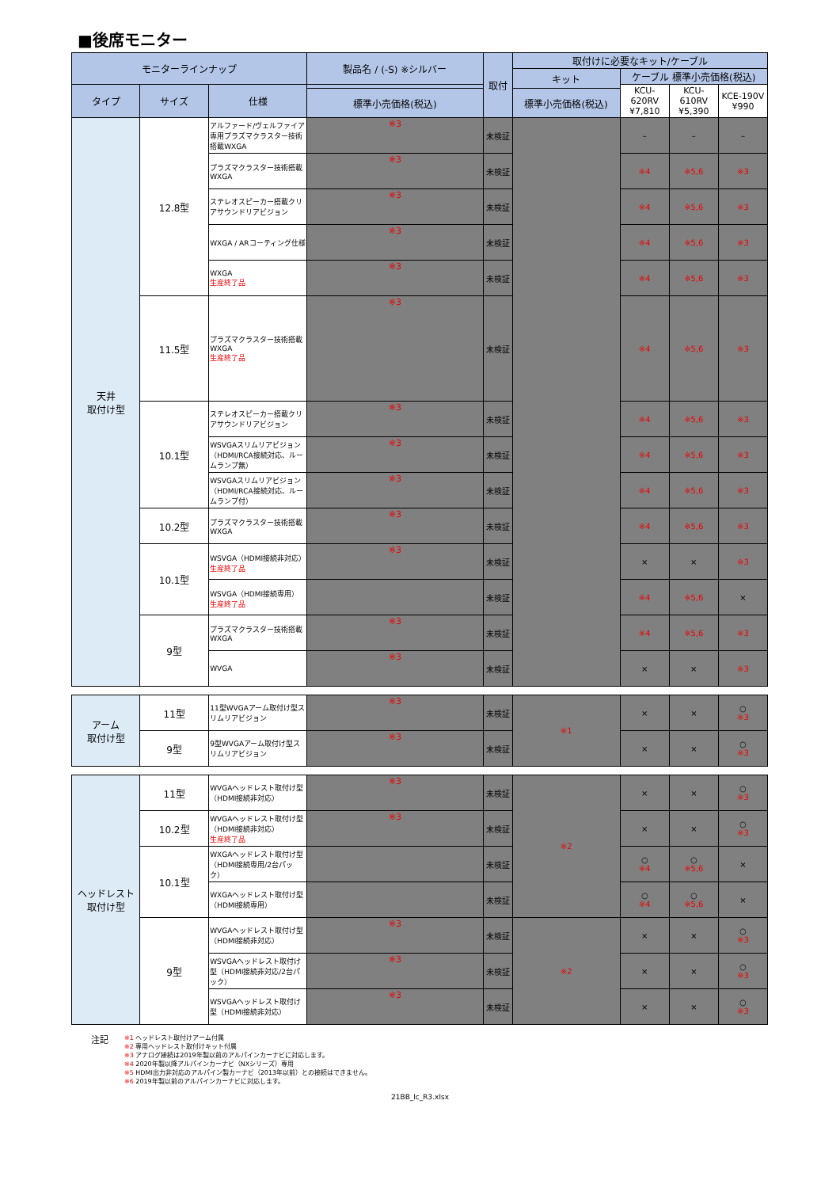■後席モニター
| モニターラインナップ | | | 製品名 / (-S) ※シルバー | 取付 | 取付けに必要なキット/ケーブル | | | |
| --- | --- | --- | --- | --- | --- | --- | --- | --- |
| | | | | | キット | ケーブル 標準小売価格(税込) | | |
| タイプ | サイズ | 仕様 | | | | KCU-620RV ¥7,810 | KCU-610RV ¥5,390 | KCE-190V ¥990 |
| | | | 標準小売価格(税込) | | 標準小売価格(税込) | | | |
| 天井 取付け型 | 12.8型 | アルファード/ヴェルファイア専用プラズマクラスター技術搭載WXGA | ※3 | 未検証 | | – | – | – |
| | | プラズマクラスター技術搭載 WXGA | ※3 | 未検証 | | ※4 | ※5,6 | ※3 |
| | | ステレオスピーカー搭載クリアサウンドリアビジョン | ※3 | 未検証 | | ※4 | ※5,6 | ※3 |
| | | WXGA / ARコーティング仕様 | ※3 | 未検証 | | ※4 | ※5,6 | ※3 |
| | | WXGA 生産終了品 | ※3 | 未検証 | | ※4 | ※5,6 | ※3 |
| | 11.5型 | プラズマクラスター技術搭載 WXGA 生産終了品 | ※3 | 未検証 | | ※4 | ※5,6 | ※3 |
| | 10.1型 | ステレオスピーカー搭載クリアサウンドリアビジョン | ※3 | 未検証 | | ※4 | ※5,6 | ※3 |
| | | WSVGAスリムリアビジョン（HDMI/RCA接続対応、ルームランプ無） | ※3 | 未検証 | | ※4 | ※5,6 | ※3 |
| | | WSVGAスリムリアビジョン（HDMI/RCA接続対応、ルームランプ付） | ※3 | 未検証 | | ※4 | ※5,6 | ※3 |
| | 10.2型 | プラズマクラスター技術搭載 WXGA | ※3 | 未検証 | | ※4 | ※5,6 | ※3 |
| | 10.1型 | WSVGA（HDMI接続非対応） 生産終了品 | ※3 | 未検証 | | × | × | ※3 |
| | | WSVGA（HDMI接続専用） 生産終了品 | | 未検証 | | ※4 | ※5,6 | × |
| | 9型 | プラズマクラスター技術搭載 WXGA | ※3 | 未検証 | | ※4 | ※5,6 | ※3 |
| | | WVGA | ※3 | 未検証 | | × | × | ※3 |
| アーム 取付け型 | 11型 | 11型WVGAアーム取付け型スリムリアビジョン | ※3 | 未検証 | ※1 | × | × | ○ ※3 |
| | 9型 | 9型WVGAアーム取付け型スリムリアビジョン | ※3 | 未検証 | | × | × | ○ ※3 |
| ヘッドレスト 取付け型 | 11型 | WVGAヘッドレスト取付け型（HDMI接続非対応） | ※3 | 未検証 | ※2 | × | × | ○ ※3 |
| | 10.2型 | WVGAヘッドレスト取付け型（HDMI接続非対応） 生産終了品 | ※3 | 未検証 | | × | × | ○ ※3 |
| | 10.1型 | WXGAヘッドレスト取付け型（HDMI接続専用/2台パック） | | 未検証 | | ○ ※4 | ○ ※5,6 | × |
| | | WXGAヘッドレスト取付け型（HDMI接続専用） | | 未検証 | | ○ ※4 | ○ ※5,6 | × |
| | 9型 | WVGAヘッドレスト取付け型（HDMI接続非対応） | ※3 | 未検証 | ※2 | × | × | ○ ※3 |
| | | WSVGAヘッドレスト取付け型（HDMI接続非対応/2台パック） | ※3 | 未検証 | | × | × | ○ ※3 |
| | | WSVGAヘッドレスト取付け型（HDMI接続非対応） | ※3 | 未検証 | | × | × | ○ ※3 |
注記
※1 ヘッドレスト取付けアーム付属
※2 専用ヘッドレスト取付けキット付属
※3 アナログ接続は2019年製以前のアルパインカーナビに対応します。
※4 2020年製以降アルパインカーナビ（NXシリーズ）専用
※5 HDMI出力非対応のアルパイン製カーナビ（2013年以前）との接続はできません。
※6 2019年製以前のアルパインカーナビに対応します。
21BB_lc_R3.xlsx